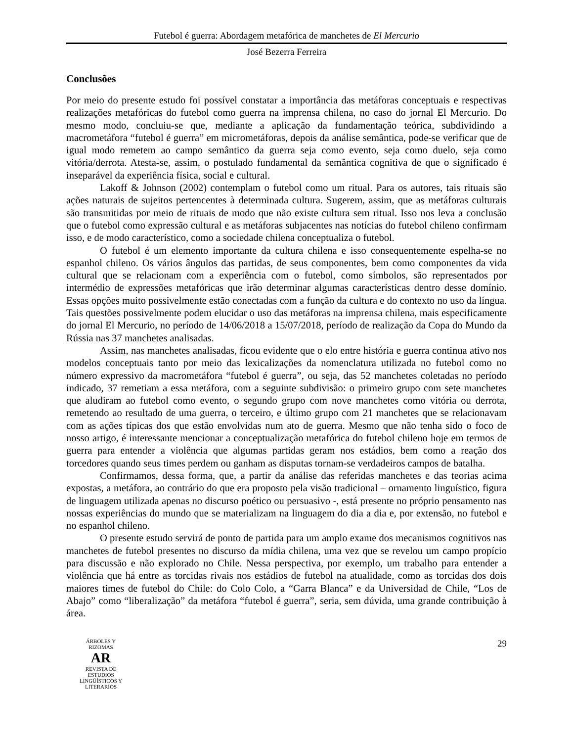Futebol é guerra: Abordagem metafórica de manchetes de El Mercurio
José Bezerra Ferreira
Conclusões
Por meio do presente estudo foi possível constatar a importância das metáforas conceptuais e respectivas realizações metafóricas do futebol como guerra na imprensa chilena, no caso do jornal El Mercurio. Do mesmo modo, concluiu-se que, mediante a aplicação da fundamentação teórica, subdividindo a macrometáfora “futebol é guerra” em micrometáforas, depois da análise semântica, pode-se verificar que de igual modo remetem ao campo semântico da guerra seja como evento, seja como duelo, seja como vitória/derrota. Atesta-se, assim, o postulado fundamental da semântica cognitiva de que o significado é inseparável da experiência física, social e cultural.
Lakoff & Johnson (2002) contemplam o futebol como um ritual. Para os autores, tais rituais são ações naturais de sujeitos pertencentes à determinada cultura. Sugerem, assim, que as metáforas culturais são transmitidas por meio de rituais de modo que não existe cultura sem ritual. Isso nos leva a conclusão que o futebol como expressão cultural e as metáforas subjacentes nas notícias do futebol chileno confirmam isso, e de modo característico, como a sociedade chilena conceptualiza o futebol.
O futebol é um elemento importante da cultura chilena e isso consequentemente espelha-se no espanhol chileno. Os vários ângulos das partidas, de seus componentes, bem como componentes da vida cultural que se relacionam com a experiência com o futebol, como símbolos, são representados por intermédio de expressões metafóricas que irão determinar algumas características dentro desse domínio. Essas opções muito possivelmente estão conectadas com a função da cultura e do contexto no uso da língua. Tais questões possivelmente podem elucidar o uso das metáforas na imprensa chilena, mais especificamente do jornal El Mercurio, no período de 14/06/2018 a 15/07/2018, período de realização da Copa do Mundo da Rússia nas 37 manchetes analisadas.
Assim, nas manchetes analisadas, ficou evidente que o elo entre história e guerra continua ativo nos modelos conceptuais tanto por meio das lexicalizações da nomenclatura utilizada no futebol como no número expressivo da macrometáfora “futebol é guerra”, ou seja, das 52 manchetes coletadas no período indicado, 37 remetiam a essa metáfora, com a seguinte subdivisão: o primeiro grupo com sete manchetes que aludiram ao futebol como evento, o segundo grupo com nove manchetes como vitória ou derrota, remetendo ao resultado de uma guerra, o terceiro, e último grupo com 21 manchetes que se relacionavam com as ações típicas dos que estão envolvidas num ato de guerra. Mesmo que não tenha sido o foco de nosso artigo, é interessante mencionar a conceptualização metafórica do futebol chileno hoje em termos de guerra para entender a violência que algumas partidas geram nos estádios, bem como a reação dos torcedores quando seus times perdem ou ganham as disputas tornam-se verdadeiros campos de batalha.
Confirmamos, dessa forma, que, a partir da análise das referidas manchetes e das teorias acima expostas, a metáfora, ao contrário do que era proposto pela visão tradicional – ornamento linguístico, figura de linguagem utilizada apenas no discurso poético ou persuasivo -, está presente no próprio pensamento nas nossas experiências do mundo que se materializam na linguagem do dia a dia e, por extensão, no futebol e no espanhol chileno.
O presente estudo servirá de ponto de partida para um amplo exame dos mecanismos cognitivos nas manchetes de futebol presentes no discurso da mídia chilena, uma vez que se revelou um campo propício para discussão e não explorado no Chile. Nessa perspectiva, por exemplo, um trabalho para entender a violência que há entre as torcidas rivais nos estádios de futebol na atualidade, como as torcidas dos dois maiores times de futebol do Chile: do Colo Colo, a “Garra Blanca” e da Universidad de Chile, “Los de Abajo” como “liberalização” da metáfora “futebol é guerra”, seria, sem dúvida, uma grande contribuição à área.
ÁRBOLES Y RIZOMAS
AR
REVISTA DE ESTUDIOS LINGÜÍSTICOS Y LITERARIOS
29